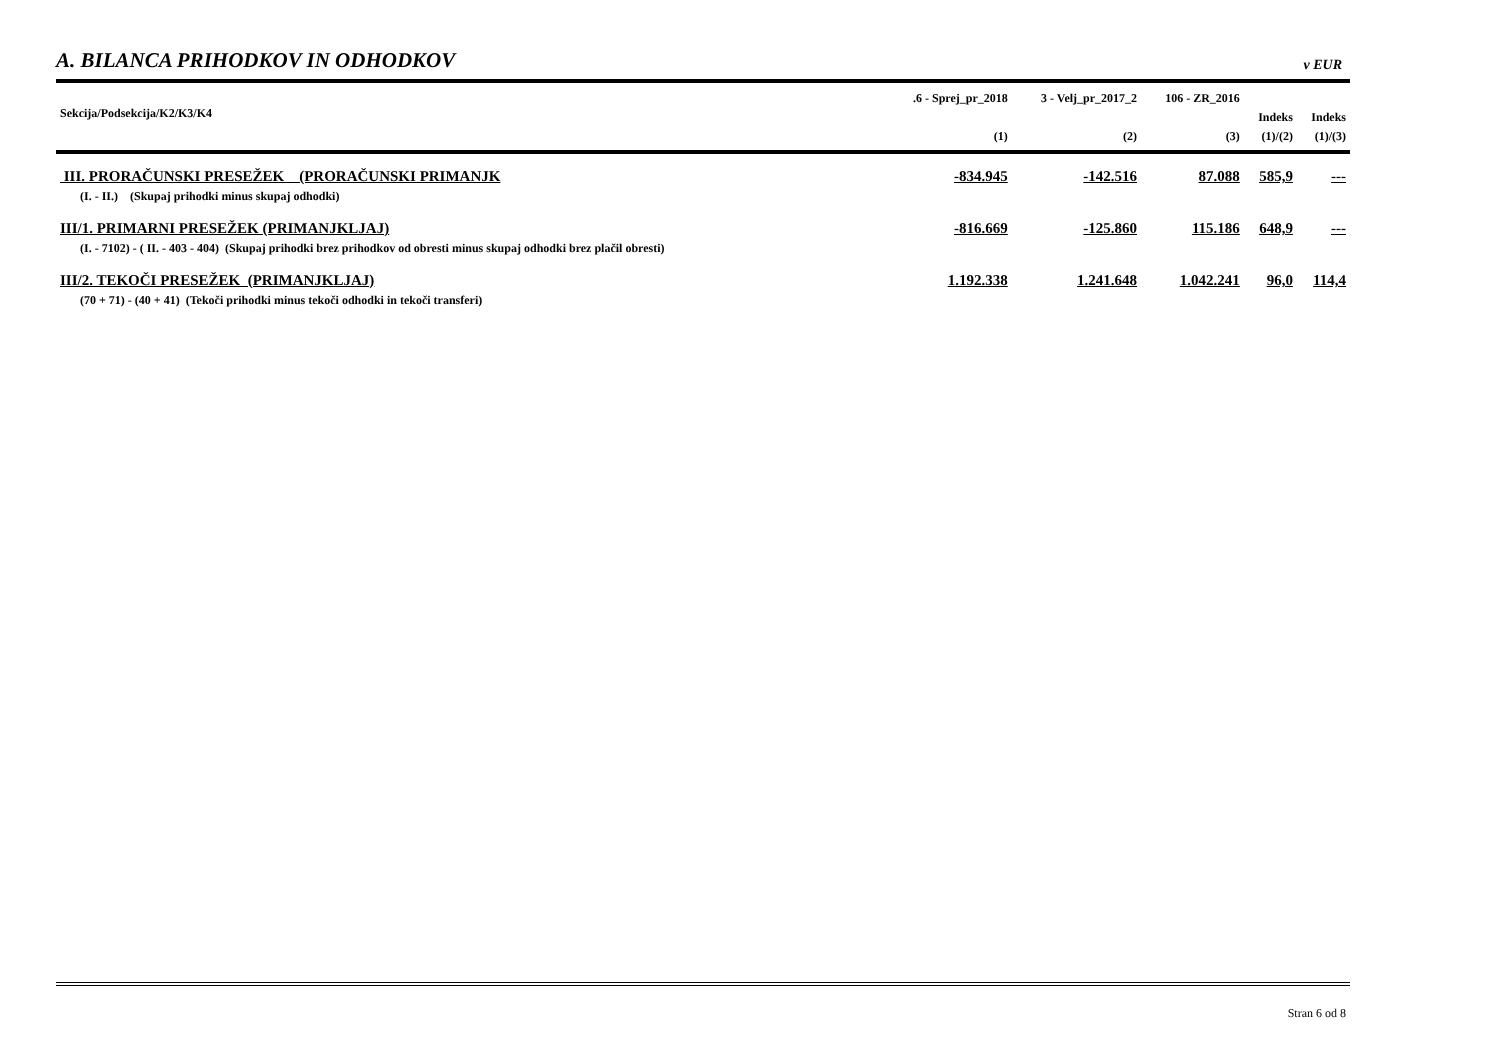A. BILANCA PRIHODKOV IN ODHODKOV
v EUR
| Sekcija/Podsekcija/K2/K3/K4 | .6 - Sprej_pr_2018 | 3 - Velj_pr_2017_2 | 106 - ZR_2016 | | |
| --- | --- | --- | --- | --- | --- |
| | | | | Indeks | Indeks |
| | (1) | (2) | (3) | (1)/(2) | (1)/(3) |
| III. PRORAČUNSKI PRESEŽEK (PRORAČUNSKI PRIMANJK | -834.945 | -142.516 | 87.088 | 585,9 | --- |
| (I. - II.) (Skupaj prihodki minus skupaj odhodki) | | | | | |
| III/1. PRIMARNI PRESEŽEK (PRIMANJKLJAJ) | -816.669 | -125.860 | 115.186 | 648,9 | --- |
| (I. - 7102) - ( II. - 403 - 404) (Skupaj prihodki brez prihodkov od obresti minus skupaj odhodki brez plačil obresti) | | | | | |
| III/2. TEKOČI PRESEŽEK (PRIMANJKLJAJ) | 1.192.338 | 1.241.648 | 1.042.241 | 96,0 | 114,4 |
| (70 + 71) - (40 + 41) (Tekoči prihodki minus tekoči odhodki in tekoči transferi) | | | | | |
Stran 6 od 8